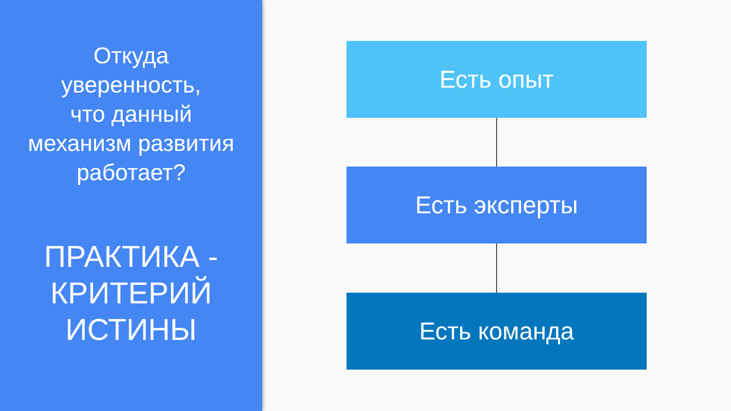Откуда
уверенность,
что данный
механизм развития
работает?
ПРАКТИКА -
КРИТЕРИЙ
ИСТИНЫ
Есть опыт
Есть эксперты
Есть команда